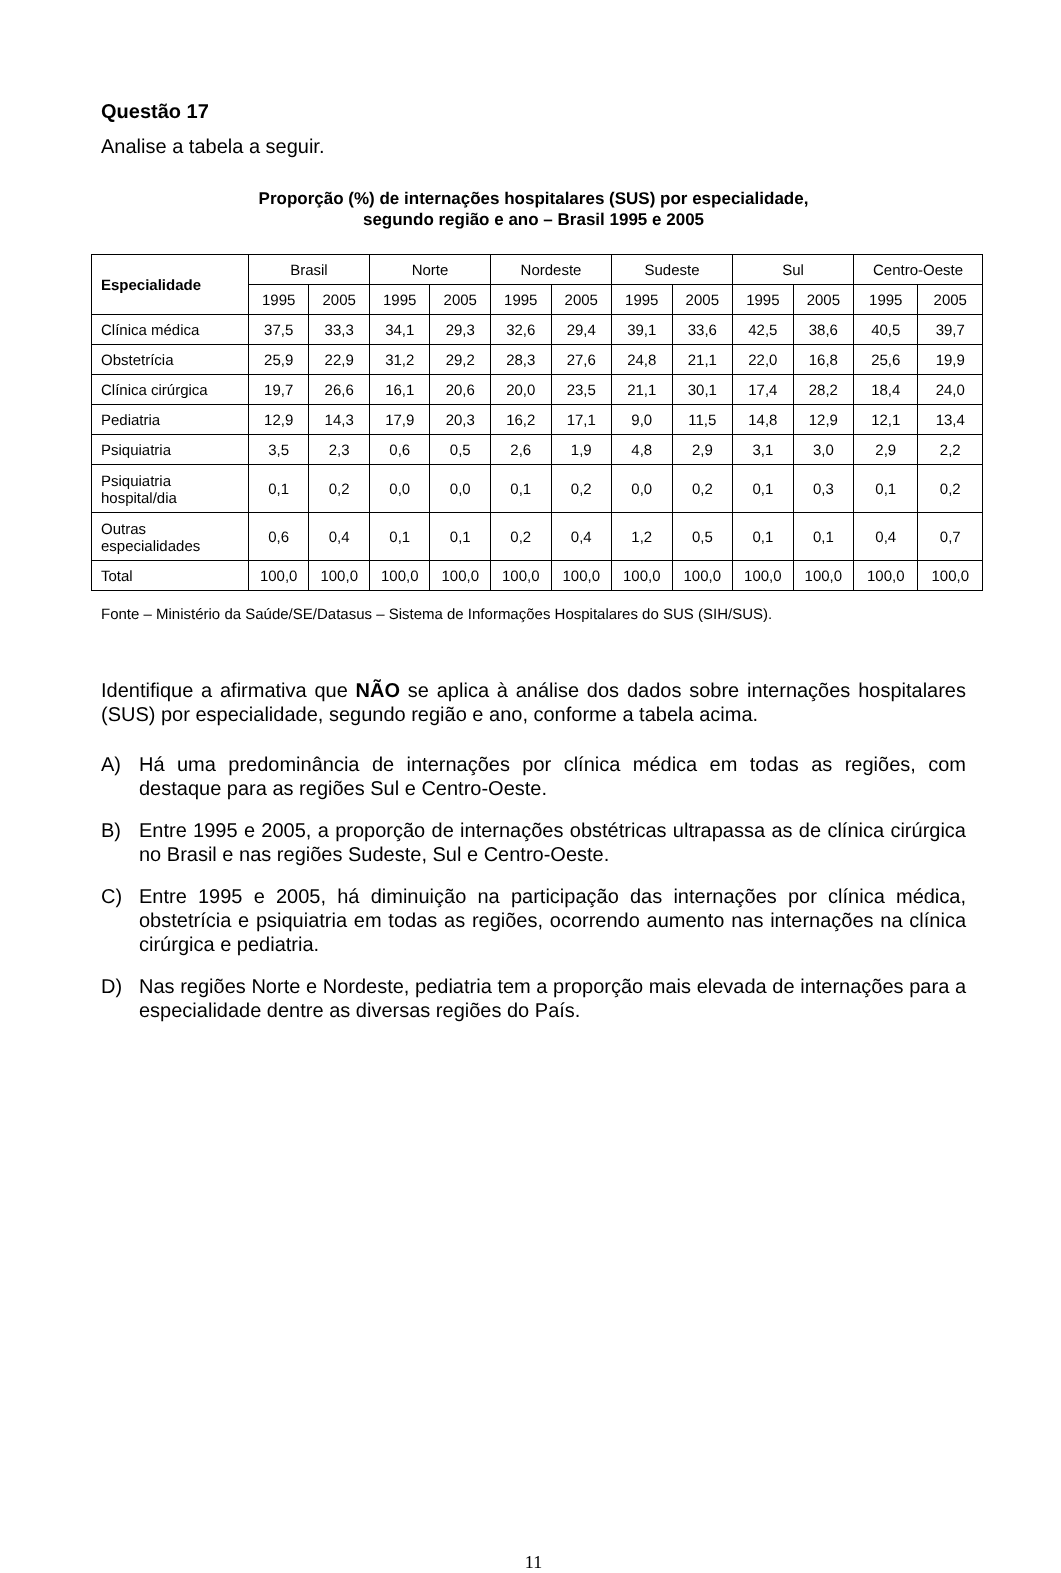Questão 17
Analise a tabela a seguir.
Proporção (%) de internações hospitalares (SUS) por especialidade,
segundo região e ano – Brasil 1995 e 2005
| Especialidade | Brasil | | Norte | | Nordeste | | Sudeste | | Sul | | Centro-Oeste | |
| --- | --- | --- | --- | --- | --- | --- | --- | --- | --- | --- | --- | --- |
| | 1995 | 2005 | 1995 | 2005 | 1995 | 2005 | 1995 | 2005 | 1995 | 2005 | 1995 | 2005 |
| Clínica médica | 37,5 | 33,3 | 34,1 | 29,3 | 32,6 | 29,4 | 39,1 | 33,6 | 42,5 | 38,6 | 40,5 | 39,7 |
| Obstetrícia | 25,9 | 22,9 | 31,2 | 29,2 | 28,3 | 27,6 | 24,8 | 21,1 | 22,0 | 16,8 | 25,6 | 19,9 |
| Clínica cirúrgica | 19,7 | 26,6 | 16,1 | 20,6 | 20,0 | 23,5 | 21,1 | 30,1 | 17,4 | 28,2 | 18,4 | 24,0 |
| Pediatria | 12,9 | 14,3 | 17,9 | 20,3 | 16,2 | 17,1 | 9,0 | 11,5 | 14,8 | 12,9 | 12,1 | 13,4 |
| Psiquiatria | 3,5 | 2,3 | 0,6 | 0,5 | 2,6 | 1,9 | 4,8 | 2,9 | 3,1 | 3,0 | 2,9 | 2,2 |
| Psiquiatria hospital/dia | 0,1 | 0,2 | 0,0 | 0,0 | 0,1 | 0,2 | 0,0 | 0,2 | 0,1 | 0,3 | 0,1 | 0,2 |
| Outras especialidades | 0,6 | 0,4 | 0,1 | 0,1 | 0,2 | 0,4 | 1,2 | 0,5 | 0,1 | 0,1 | 0,4 | 0,7 |
| Total | 100,0 | 100,0 | 100,0 | 100,0 | 100,0 | 100,0 | 100,0 | 100,0 | 100,0 | 100,0 | 100,0 | 100,0 |
Fonte – Ministério da Saúde/SE/Datasus – Sistema de Informações Hospitalares do SUS (SIH/SUS).
Identifique a afirmativa que NÃO se aplica à análise dos dados sobre internações hospitalares (SUS) por especialidade, segundo região e ano, conforme a tabela acima.
A) Há uma predominância de internações por clínica médica em todas as regiões, com destaque para as regiões Sul e Centro-Oeste.
B) Entre 1995 e 2005, a proporção de internações obstétricas ultrapassa as de clínica cirúrgica no Brasil e nas regiões Sudeste, Sul e Centro-Oeste.
C) Entre 1995 e 2005, há diminuição na participação das internações por clínica médica, obstetrícia e psiquiatria em todas as regiões, ocorrendo aumento nas internações na clínica cirúrgica e pediatria.
D) Nas regiões Norte e Nordeste, pediatria tem a proporção mais elevada de internações para a especialidade dentre as diversas regiões do País.
11